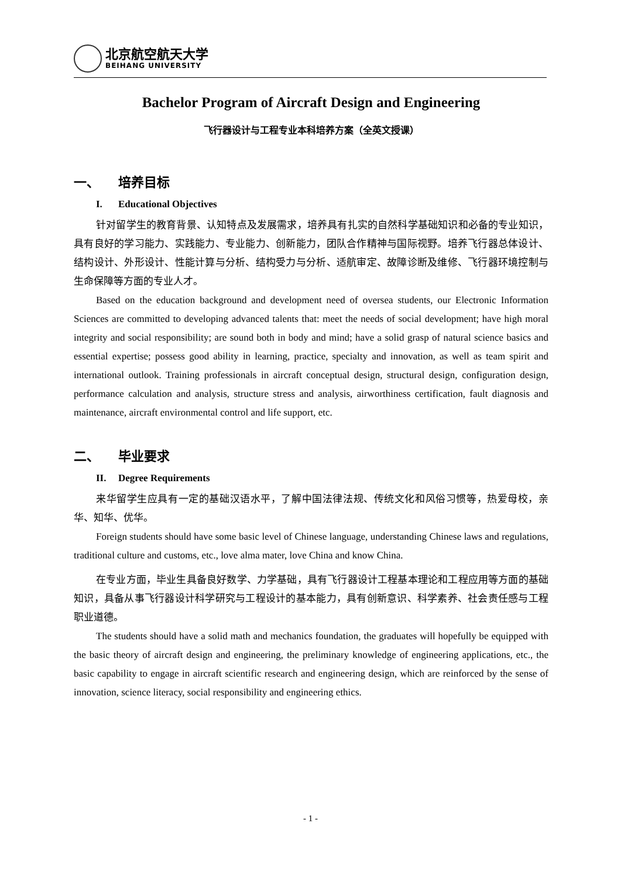北京航空航天大学
BEIHANG UNIVERSITY
Bachelor Program of Aircraft Design and Engineering
飞行器设计与工程专业本科培养方案（全英文授课）
一、 培养目标
I. Educational Objectives
针对留学生的教育背景、认知特点及发展需求，培养具有扎实的自然科学基础知识和必备的专业知识，具有良好的学习能力、实践能力、专业能力、创新能力，团队合作精神与国际视野。培养飞行器总体设计、结构设计、外形设计、性能计算与分析、结构受力与分析、适航审定、故障诊断及维修、飞行器环境控制与生命保障等方面的专业人才。
Based on the education background and development need of oversea students, our Electronic Information Sciences are committed to developing advanced talents that: meet the needs of social development; have high moral integrity and social responsibility; are sound both in body and mind; have a solid grasp of natural science basics and essential expertise; possess good ability in learning, practice, specialty and innovation, as well as team spirit and international outlook. Training professionals in aircraft conceptual design, structural design, configuration design, performance calculation and analysis, structure stress and analysis, airworthiness certification, fault diagnosis and maintenance, aircraft environmental control and life support, etc.
二、 毕业要求
II. Degree Requirements
来华留学生应具有一定的基础汉语水平，了解中国法律法规、传统文化和风俗习惯等，热爱母校，亲华、知华、优华。
Foreign students should have some basic level of Chinese language, understanding Chinese laws and regulations, traditional culture and customs, etc., love alma mater, love China and know China.
在专业方面，毕业生具备良好数学、力学基础，具有飞行器设计工程基本理论和工程应用等方面的基础知识，具备从事飞行器设计科学研究与工程设计的基本能力，具有创新意识、科学素养、社会责任感与工程职业道德。
The students should have a solid math and mechanics foundation, the graduates will hopefully be equipped with the basic theory of aircraft design and engineering, the preliminary knowledge of engineering applications, etc., the basic capability to engage in aircraft scientific research and engineering design, which are reinforced by the sense of innovation, science literacy, social responsibility and engineering ethics.
- 1 -